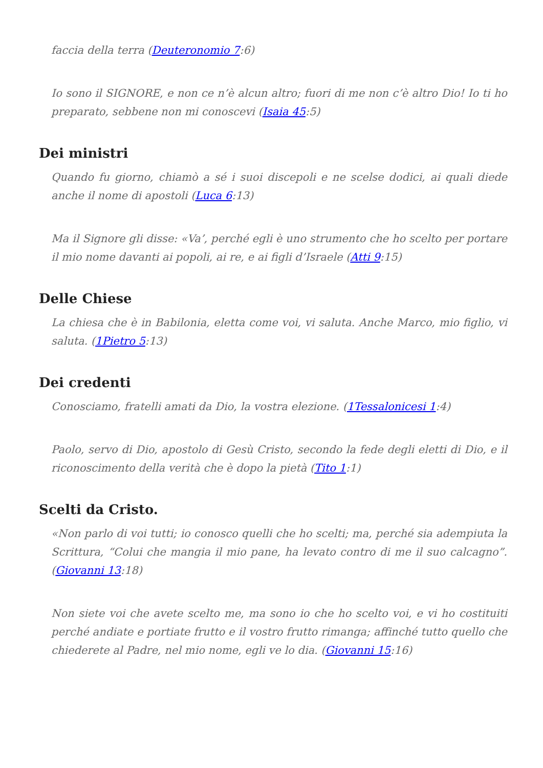faccia della terra (Deuteronomio 7:6)
Io sono il SIGNORE, e non ce n’è alcun altro; fuori di me non c’è altro Dio! Io ti ho preparato, sebbene non mi conoscevi (Isaia 45:5)
Dei ministri
Quando fu giorno, chiamò a sé i suoi discepoli e ne scelse dodici, ai quali diede anche il nome di apostoli (Luca 6:13)
Ma il Signore gli disse: «Va’, perché egli è uno strumento che ho scelto per portare il mio nome davanti ai popoli, ai re, e ai figli d’Israele (Atti 9:15)
Delle Chiese
La chiesa che è in Babilonia, eletta come voi, vi saluta. Anche Marco, mio figlio, vi saluta. (1Pietro 5:13)
Dei credenti
Conosciamo, fratelli amati da Dio, la vostra elezione. (1Tessalonicesi 1:4)
Paolo, servo di Dio, apostolo di Gesù Cristo, secondo la fede degli eletti di Dio, e il riconoscimento della verità che è dopo la pietà (Tito 1:1)
Scelti da Cristo.
«Non parlo di voi tutti; io conosco quelli che ho scelti; ma, perché sia adempiuta la Scrittura, “Colui che mangia il mio pane, ha levato contro di me il suo calcagno”. (Giovanni 13:18)
Non siete voi che avete scelto me, ma sono io che ho scelto voi, e vi ho costituiti perché andiate e portiate frutto e il vostro frutto rimanga; affinché tutto quello che chiederete al Padre, nel mio nome, egli ve lo dia. (Giovanni 15:16)